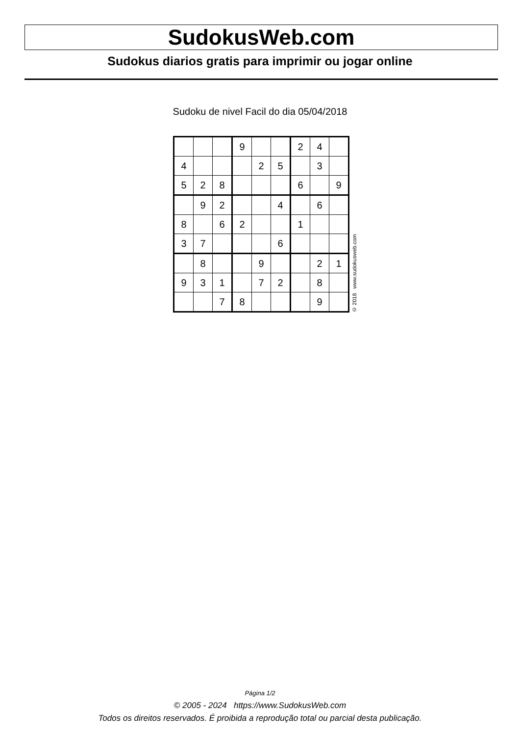SudokusWeb.com
Sudokus diarios gratis para imprimir ou jogar online
Sudoku de nivel Facil do dia 05/04/2018
| | | | 9 | | | 2 | 4 | |
| 4 | | | | 2 | 5 | | 3 | |
| 5 | 2 | 8 | | | | 6 | | 9 |
| | 9 | 2 | | | 4 | | 6 | |
| 8 | | 6 | 2 | | | 1 | | |
| 3 | 7 | | | | 6 | | | |
| | 8 | | | 9 | | | 2 | 1 |
| 9 | 3 | 1 | | 7 | 2 | | 8 | |
| | | 7 | 8 | | | | 9 | |
© 2018 www.sudokusweb.com
Página 1/2
© 2005 - 2024 https://www.SudokusWeb.com
Todos os direitos reservados. É proibida a reprodução total ou parcial desta publicação.